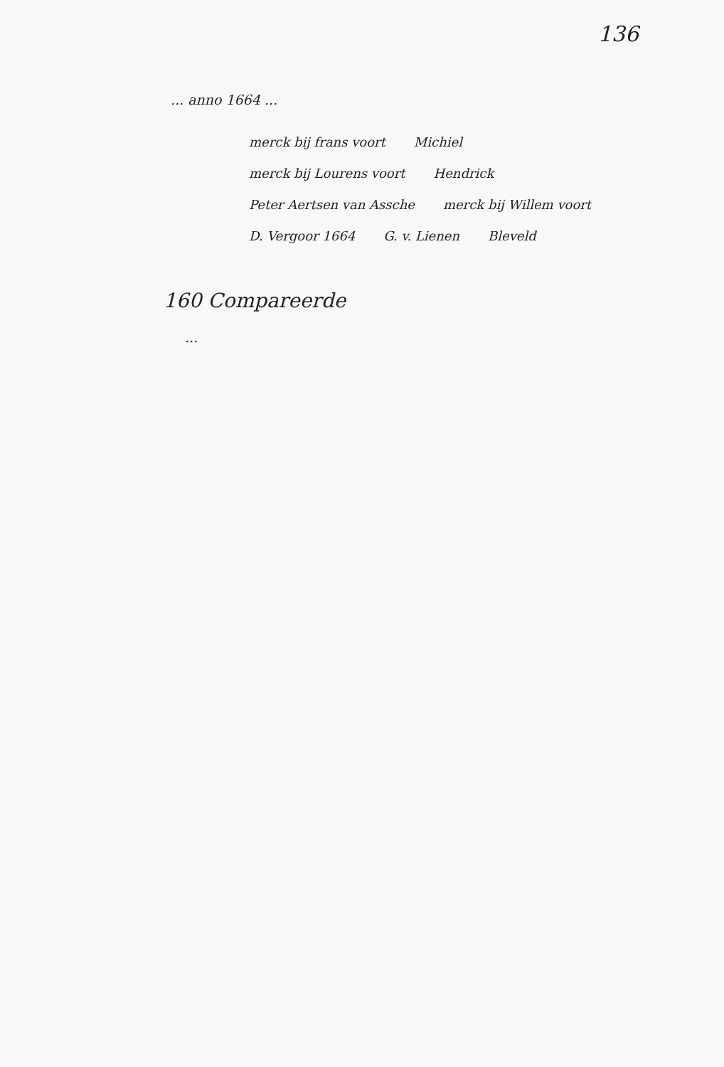136
... anno 1664 ...
merck bij frans voort Michiel merck bij Lourens voort Hendrick Peter Aertsen van Assche merck bij Willem voort D. Vergoor 1664 G. v. Lienen Bleveld
160 Compareerde
...